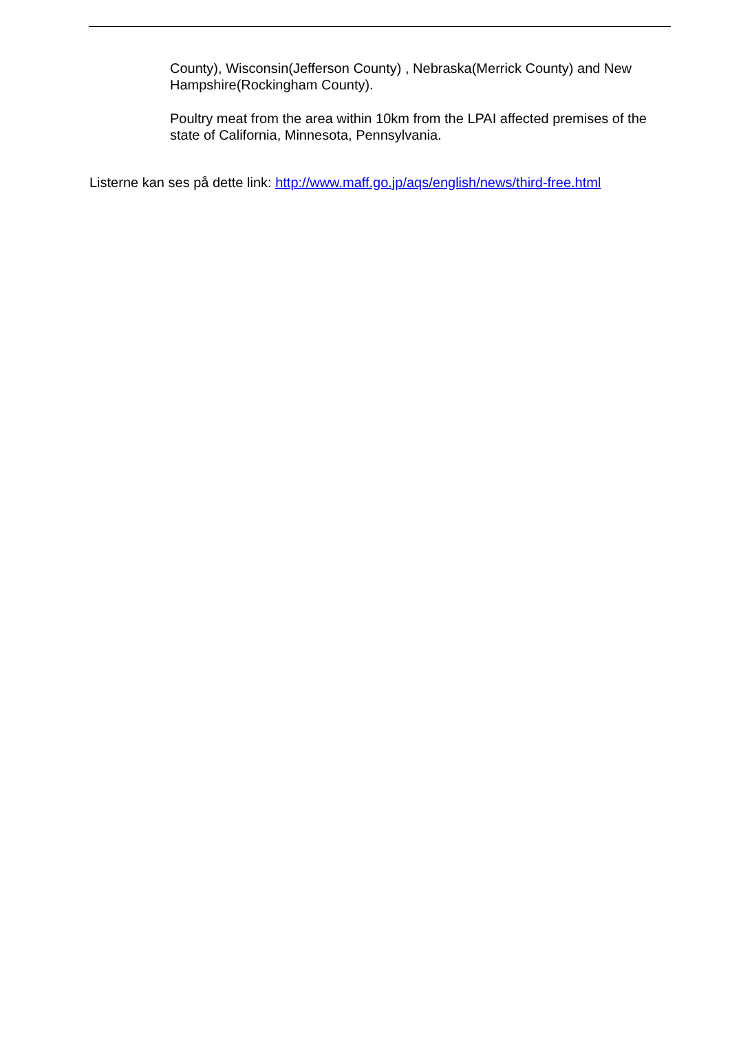County), Wisconsin(Jefferson County) , Nebraska(Merrick County) and New Hampshire(Rockingham County).
Poultry meat from the area within 10km from the LPAI affected premises of the state of California, Minnesota, Pennsylvania.
Listerne kan ses på dette link: http://www.maff.go.jp/aqs/english/news/third-free.html